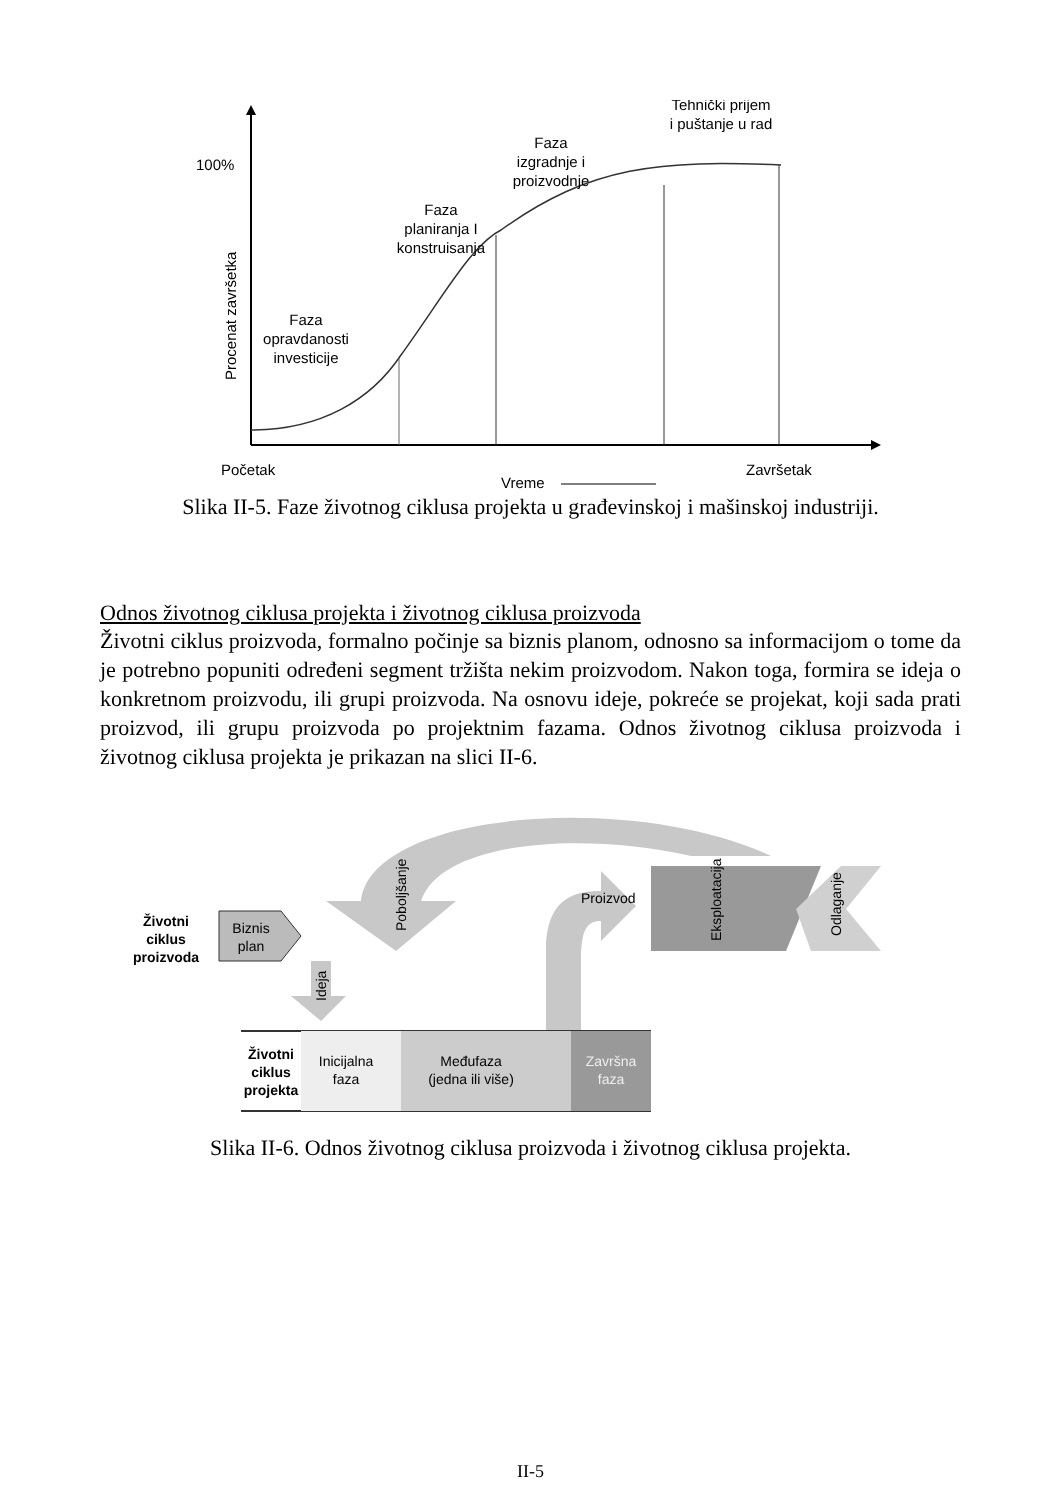100%
Procenat završetka
Faza opravdanosti investicije
Faza planiranja I konstruisanja
Faza izgradnje i proizvodnje
Tehnički prijem i puštanje u rad
Početak
Završetak
Vreme
Slika II-5. Faze životnog ciklusa projekta u građevinskoj i mašinskoj industriji.
Odnos životnog ciklusa projekta i životnog ciklusa proizvoda
Životni ciklus proizvoda, formalno počinje sa biznis planom, odnosno sa informacijom o tome da je potrebno popuniti određeni segment tržišta nekim proizvodom. Nakon toga, formira se ideja o konkretnom proizvodu, ili grupi proizvoda. Na osnovu ideje, pokreće se projekat, koji sada prati proizvod, ili grupu proizvoda po projektnim fazama. Odnos životnog ciklusa proizvoda i životnog ciklusa projekta je prikazan na slici II-6.
Poboljšanje
Proizvod
Eksploatacija
Odlaganje
Životni ciklus proizvoda
Biznis plan
Ideja
Životni ciklus projekta
Inicijalna faza
Međufaza (jedna ili više)
Završna faza
Slika II-6. Odnos životnog ciklusa proizvoda i životnog ciklusa projekta.
II-5